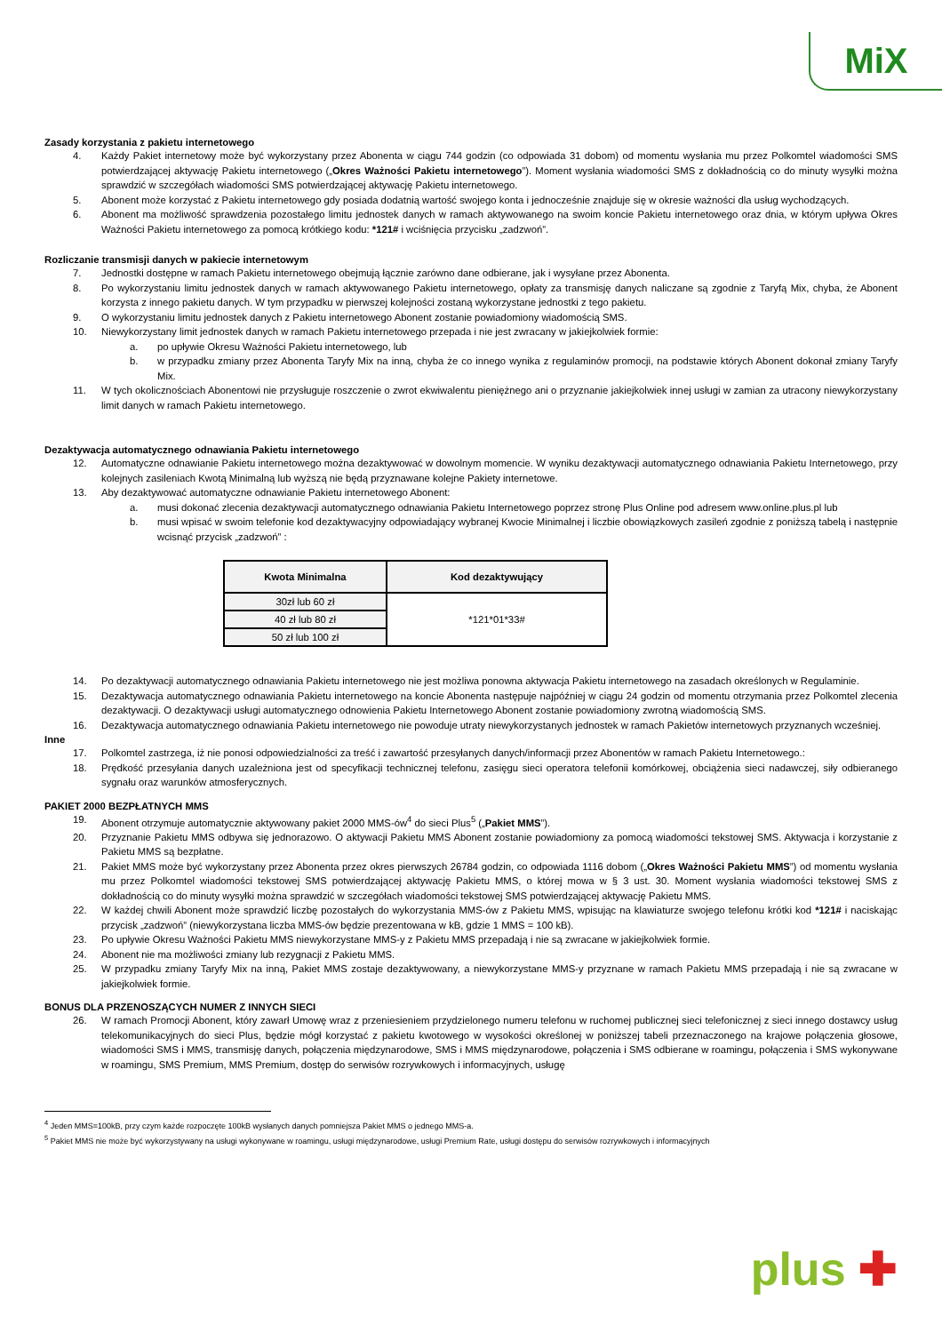MiX
Zasady korzystania z pakietu internetowego
4. Każdy Pakiet internetowy może być wykorzystany przez Abonenta w ciągu 744 godzin (co odpowiada 31 dobom) od momentu wysłania mu przez Polkomtel wiadomości SMS potwierdzającej aktywację Pakietu internetowego („Okres Ważności Pakietu internetowego”). Moment wysłania wiadomości SMS z dokładnością co do minuty wysyłki można sprawdzić w szczegółach wiadomości SMS potwierdzającej aktywację Pakietu internetowego.
5. Abonent może korzystać z Pakietu internetowego gdy posiada dodatnią wartość swojego konta i jednocześnie znajduje się w okresie ważności dla usług wychodzących.
6. Abonent ma możliwość sprawdzenia pozostałego limitu jednostek danych w ramach aktywowanego na swoim koncie Pakietu internetowego oraz dnia, w którym upływa Okres Ważności Pakietu internetowego za pomocą krótkiego kodu: *121# i wciśnięcia przycisku „zadzwoń”.
Rozliczanie transmisji danych w pakiecie internetowym
7. Jednostki dostępne w ramach Pakietu internetowego obejmują łącznie zarówno dane odbierane, jak i wysyłane przez Abonenta.
8. Po wykorzystaniu limitu jednostek danych w ramach aktywowanego Pakietu internetowego, opłaty za transmisję danych naliczane są zgodnie z Taryfą Mix, chyba, że Abonent korzysta z innego pakietu danych. W tym przypadku w pierwszej kolejności zostaną wykorzystane jednostki z tego pakietu.
9. O wykorzystaniu limitu jednostek danych z Pakietu internetowego Abonent zostanie powiadomiony wiadomością SMS.
10. Niewykorzystany limit jednostek danych w ramach Pakietu internetowego przepada i nie jest zwracany w jakiejkolwiek formie:
a. po upływie Okresu Ważności Pakietu internetowego, lub
b. w przypadku zmiany przez Abonenta Taryfy Mix na inną, chyba że co innego wynika z regulaminów promocji, na podstawie których Abonent dokonał zmiany Taryfy Mix.
11. W tych okolicznościach Abonentowi nie przysługuje roszczenie o zwrot ekwiwalentu pieniężnego ani o przyznanie jakiejkolwiek innej usługi w zamian za utracony niewykorzystany limit danych w ramach Pakietu internetowego.
Dezaktywacja automatycznego odnawiania Pakietu internetowego
12. Automatyczne odnawianie Pakietu internetowego można dezaktywować w dowolnym momencie. W wyniku dezaktywacji automatycznego odnawiania Pakietu Internetowego, przy kolejnych zasileniach Kwotą Minimalną lub wyższą nie będą przyznawane kolejne Pakiety internetowe.
13. Aby dezaktywować automatyczne odnawianie Pakietu internetowego Abonent:
a. musi dokonać zlecenia dezaktywacji automatycznego odnawiania Pakietu Internetowego poprzez stronę Plus Online pod adresem www.online.plus.pl lub
b. musi wpisać w swoim telefonie kod dezaktywacyjny odpowiadający wybranej Kwocie Minimalnej i liczbie obowiązkowych zasileń zgodnie z poniższą tabelą i następnie wcisnąć przycisk „zadzwoń” :
| Kwota Minimalna | Kod dezaktywujący |
| --- | --- |
| 30zł lub 60 zł | *121*01*33# |
| 40 zł lub 80 zł | |
| 50 zł lub 100 zł | |
14. Po dezaktywacji automatycznego odnawiania Pakietu internetowego nie jest możliwa ponowna aktywacja Pakietu internetowego na zasadach określonych w Regulaminie.
15. Dezaktywacja automatycznego odnawiania Pakietu internetowego na koncie Abonenta następuje najpóźniej w ciągu 24 godzin od momentu otrzymania przez Polkomtel zlecenia dezaktywacji. O dezaktywacji usługi automatycznego odnowienia Pakietu Internetowego Abonent zostanie powiadomiony zwrotną wiadomością SMS.
16. Dezaktywacja automatycznego odnawiania Pakietu internetowego nie powoduje utraty niewykorzystanych jednostek w ramach Pakietów internetowych przyznanych wcześniej.
Inne
17. Polkomtel zastrzega, iż nie ponosi odpowiedzialności za treść i zawartość przesyłanych danych/informacji przez Abonentów w ramach Pakietu Internetowego.:
18. Prędkość przesyłania danych uzależniona jest od specyfikacji technicznej telefonu, zasięgu sieci operatora telefonii komórkowej, obciążenia sieci nadawczej, siły odbieranego sygnału oraz warunków atmosferycznych.
PAKIET 2000 BEZPŁATNYCH MMS
19. Abonent otrzymuje automatycznie aktywowany pakiet 2000 MMS-ów<sup>4</sup> do sieci Plus<sup>5</sup> („Pakiet MMS”).
20. Przyznanie Pakietu MMS odbywa się jednorazowo. O aktywacji Pakietu MMS Abonent zostanie powiadomiony za pomocą wiadomości tekstowej SMS. Aktywacja i korzystanie z Pakietu MMS są bezpłatne.
21. Pakiet MMS może być wykorzystany przez Abonenta przez okres pierwszych 26784 godzin, co odpowiada 1116 dobom („Okres Ważności Pakietu MMS”) od momentu wysłania mu przez Polkomtel wiadomości tekstowej SMS potwierdzającej aktywację Pakietu MMS, o której mowa w § 3 ust. 30. Moment wysłania wiadomości tekstowej SMS z dokładnością co do minuty wysyłki można sprawdzić w szczegółach wiadomości tekstowej SMS potwierdzającej aktywację Pakietu MMS.
22. W każdej chwili Abonent może sprawdzić liczbę pozostałych do wykorzystania MMS-ów z Pakietu MMS, wpisując na klawiaturze swojego telefonu krótki kod *121# i naciskając przycisk „zadzwoń” (niewykorzystana liczba MMS-ów będzie prezentowana w kB, gdzie 1 MMS = 100 kB).
23. Po upływie Okresu Ważności Pakietu MMS niewykorzystane MMS-y z Pakietu MMS przepadają i nie są zwracane w jakiejkolwiek formie.
24. Abonent nie ma możliwości zmiany lub rezygnacji z Pakietu MMS.
25. W przypadku zmiany Taryfy Mix na inną, Pakiet MMS zostaje dezaktywowany, a niewykorzystane MMS-y przyznane w ramach Pakietu MMS przepadają i nie są zwracane w jakiejkolwiek formie.
BONUS DLA PRZENOSZĄCYCH NUMER Z INNYCH SIECI
26. W ramach Promocji Abonent, który zawarł Umowę wraz z przeniesieniem przydzielonego numeru telefonu w ruchomej publicznej sieci telefonicznej z sieci innego dostawcy usług telekomunikacyjnych do sieci Plus, będzie mógł korzystać z pakietu kwotowego w wysokości określonej w poniższej tabeli przeznaczonego na krajowe połączenia głosowe, wiadomości SMS i MMS, transmisję danych, połączenia międzynarodowe, SMS i MMS międzynarodowe, połączenia i SMS odbierane w roamingu, połączenia i SMS wykonywane w roamingu, SMS Premium, MMS Premium, dostęp do serwisów rozrywkowych i informacyjnych, usługę
<sup>4</sup> Jeden MMS=100kB, przy czym każde rozpoczęte 100kB wysłanych danych pomniejsza Pakiet MMS o jednego MMS-a.
<sup>5</sup> Pakiet MMS nie może być wykorzystywany na usługi wykonywane w roamingu, usługi międzynarodowe, usługi Premium Rate, usługi dostępu do serwisów rozrywkowych i informacyjnych
plus ✚